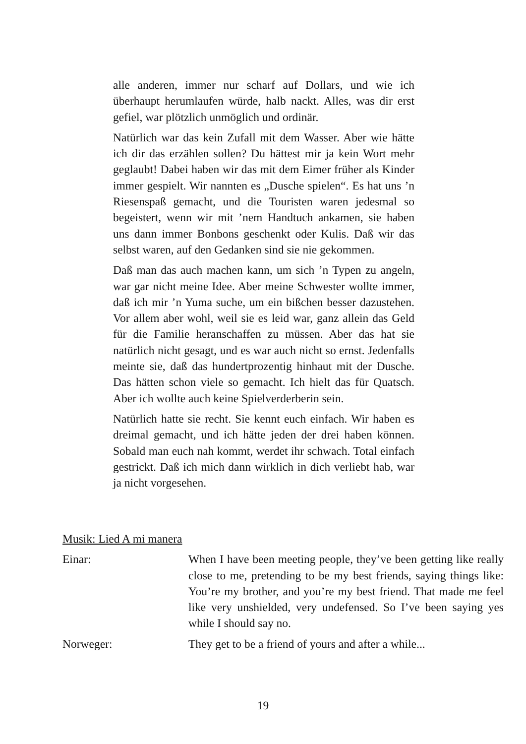alle anderen, immer nur scharf auf Dollars, und wie ich überhaupt herumlaufen würde, halb nackt. Alles, was dir erst gefiel, war plötzlich unmöglich und ordinär.
Natürlich war das kein Zufall mit dem Wasser. Aber wie hätte ich dir das erzählen sollen? Du hättest mir ja kein Wort mehr geglaubt! Dabei haben wir das mit dem Eimer früher als Kinder immer gespielt. Wir nannten es „Dusche spielen“. Es hat uns ’n Riesenspaß gemacht, und die Touristen waren jedesmal so begeistert, wenn wir mit ’nem Handtuch ankamen, sie haben uns dann immer Bonbons geschenkt oder Kulis. Daß wir das selbst waren, auf den Gedanken sind sie nie gekommen.
Daß man das auch machen kann, um sich ’n Typen zu angeln, war gar nicht meine Idee. Aber meine Schwester wollte immer, daß ich mir ’n Yuma suche, um ein bißchen besser dazustehen. Vor allem aber wohl, weil sie es leid war, ganz allein das Geld für die Familie heranschaffen zu müssen. Aber das hat sie natürlich nicht gesagt, und es war auch nicht so ernst. Jedenfalls meinte sie, daß das hundertprozentig hinhaut mit der Dusche. Das hätten schon viele so gemacht. Ich hielt das für Quatsch. Aber ich wollte auch keine Spielverderberin sein.
Natürlich hatte sie recht. Sie kennt euch einfach. Wir haben es dreimal gemacht, und ich hätte jeden der drei haben können. Sobald man euch nah kommt, werdet ihr schwach. Total einfach gestrickt. Daß ich mich dann wirklich in dich verliebt hab, war ja nicht vorgesehen.
Musik: Lied A mi manera
Einar: When I have been meeting people, they’ve been getting like really close to me, pretending to be my best friends, saying things like: You’re my brother, and you’re my best friend. That made me feel like very unshielded, very undefensed. So I’ve been saying yes while I should say no.
Norweger: They get to be a friend of yours and after a while...
19